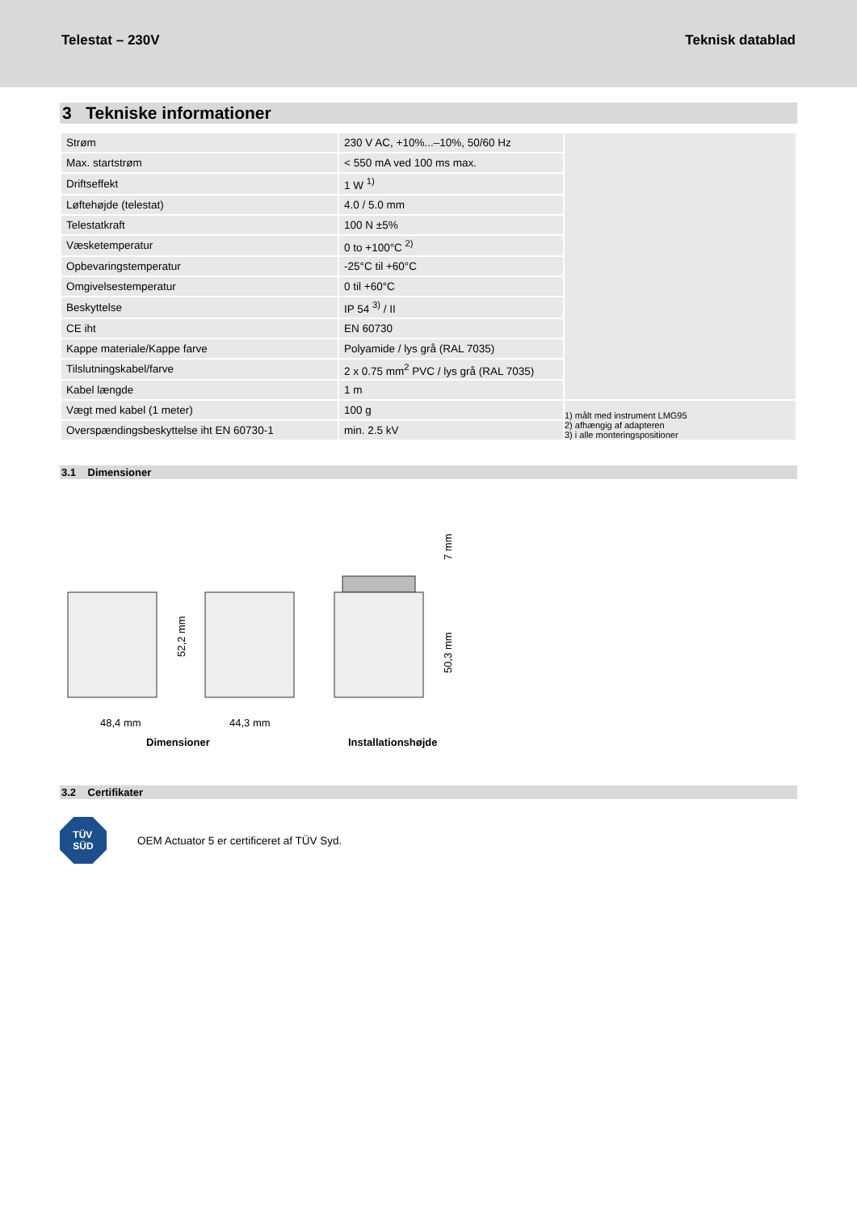Telestat – 230V Teknisk datablad
3 Tekniske informationer
| Strøm | 230 V AC, +10%...–10%, 50/60 Hz | |
| Max. startstrøm | < 550 mA ved 100 ms max. | |
| Driftseffekt | 1 W <sup>1)</sup> | |
| Løftehøjde (telestat) | 4.0 / 5.0 mm | |
| Telestatkraft | 100 N ±5% | |
| Væsketemperatur | 0 to +100°C <sup>2)</sup> | |
| Opbevaringstemperatur | -25°C til +60°C | |
| Omgivelsestemperatur | 0 til +60°C | |
| Beskyttelse | IP 54 <sup>3)</sup> / II | |
| CE iht | EN 60730 | |
| Kappe materiale/Kappe farve | Polyamide / lys grå (RAL 7035) | |
| Tilslutningskabel/farve | 2 x 0.75 mm<sup>2</sup> PVC / lys grå (RAL 7035) | |
| Kabel længde | 1 m | |
| Vægt med kabel (1 meter) | 100 g | 1) målt med instrument LMG95 2) afhængig af adapteren 3) i alle monteringspositioner |
| Overspændingsbeskyttelse iht EN 60730-1 | min. 2.5 kV | |
3.1 Dimensioner
52,2 mm
48,4 mm
44,3 mm
7 mm
50,3 mm
Dimensioner Installationshøjde
3.2 Certifikater
TÜV
SÜD
OEM Actuator 5 er certificeret af TÜV Syd.